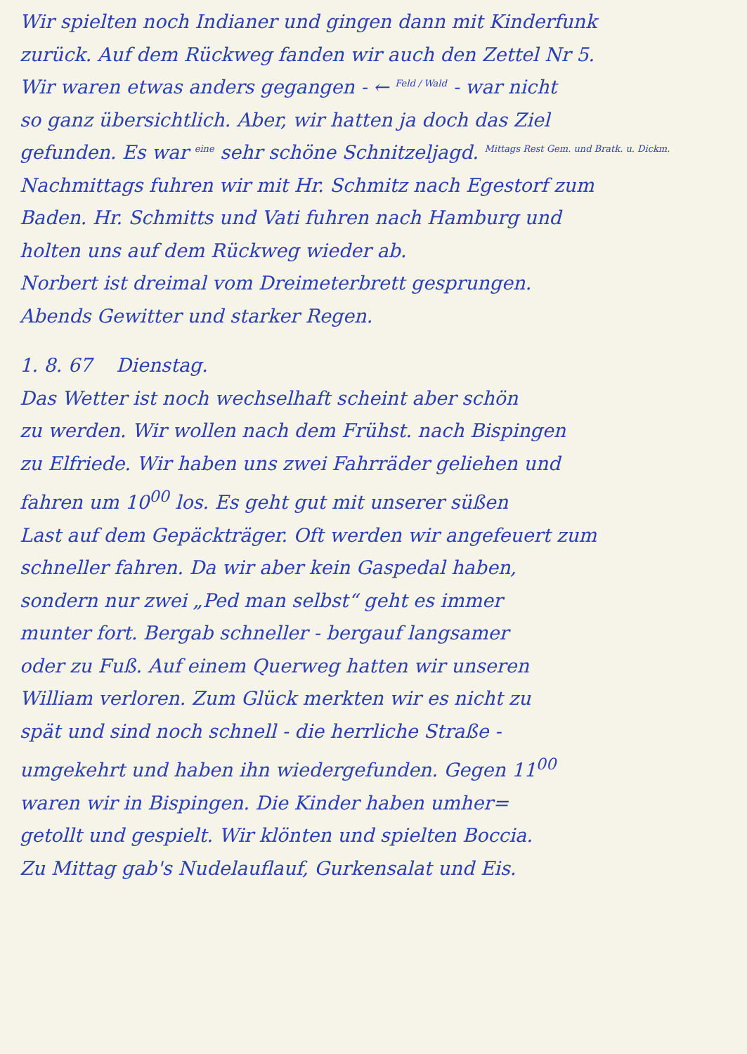Wir spielten noch Indianer und gingen dann mit Kinderfunk
zurück. Auf dem Rückweg fanden wir auch den Zettel Nr 5.
Wir waren etwas anders gegangen - ← Feld / Wald - war nicht
so ganz übersichtlich. Aber, wir hatten ja doch das Ziel
gefunden. Es war eine sehr schöne Schnitzeljagd. Mittags Rest Gem. und Bratk. u. Dickm.
Nachmittags fuhren wir mit Hr. Schmitz nach Egestorf zum
Baden. Hr. Schmitts und Vati fuhren nach Hamburg und
holten uns auf dem Rückweg wieder ab.
Norbert ist dreimal vom Dreimeterbrett gesprungen.
Abends Gewitter und starker Regen.
1. 8. 67 Dienstag.
Das Wetter ist noch wechselhaft scheint aber schön
zu werden. Wir wollen nach dem Frühst. nach Bispingen
zu Elfriede. Wir haben uns zwei Fahrräder geliehen und
fahren um 10<sup>00</sup> los. Es geht gut mit unserer süßen
Last auf dem Gepäckträger. Oft werden wir angefeuert zum
schneller fahren. Da wir aber kein Gaspedal haben,
sondern nur zwei „Ped man selbst“ geht es immer
munter fort. Bergab schneller - bergauf langsamer
oder zu Fuß. Auf einem Querweg hatten wir unseren
William verloren. Zum Glück merkten wir es nicht zu
spät und sind noch schnell - die herrliche Straße -
umgekehrt und haben ihn wiedergefunden. Gegen 11<sup>00</sup>
waren wir in Bispingen. Die Kinder haben umher=
getollt und gespielt. Wir klönten und spielten Boccia.
Zu Mittag gab's Nudelauflauf, Gurkensalat und Eis.